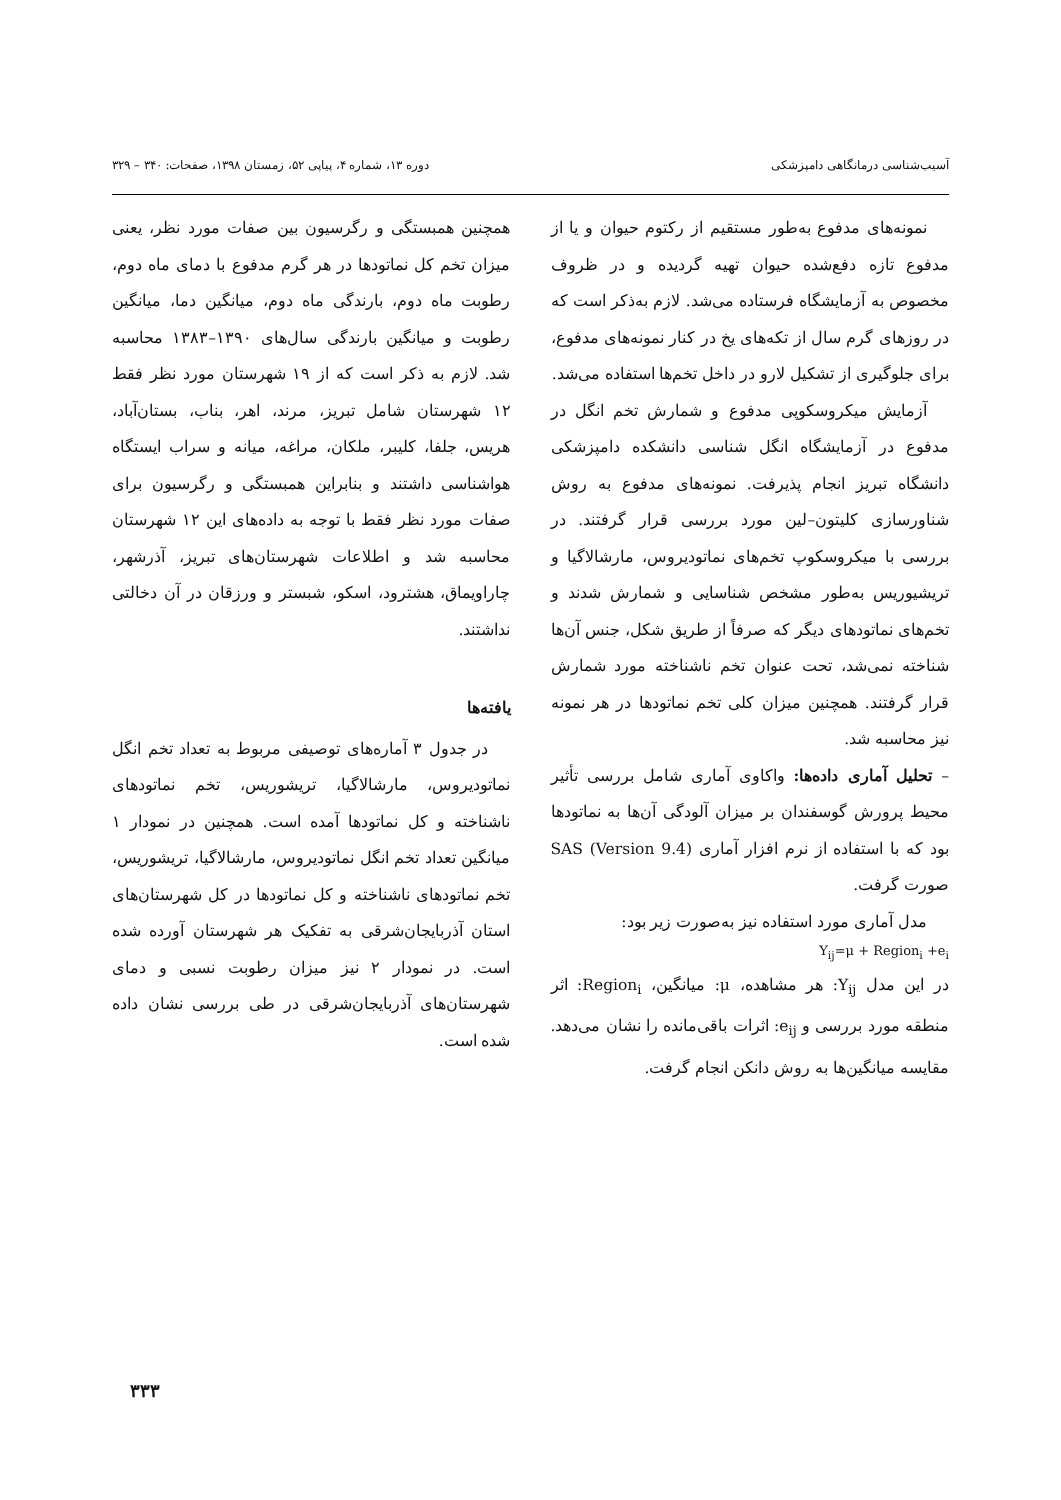آسیب‌شناسی درمانگاهی دامپزشکی دوره ۱۳، شماره ۴، پیاپی ۵۲، زمستان ۱۳۹۸، صفحات: ۳۴۰ – ۳۲۹
نمونه‌های مدفوع به‌طور مستقیم از رکتوم حیوان و یا از مدفوع تازه دفع‌شده حیوان تهیه گردیده و در ظروف مخصوص به آزمایشگاه فرستاده می‌شد. لازم به‌ذکر است که در روزهای گرم سال از تکه‌های یخ در کنار نمونه‌های مدفوع، برای جلوگیری از تشکیل لارو در داخل تخم‌ها استفاده می‌شد.
آزمایش میکروسکوپی مدفوع و شمارش تخم انگل در مدفوع در آزمایشگاه انگل شناسی دانشکده دامپزشکی دانشگاه تبریز انجام پذیرفت. نمونه‌های مدفوع به روش شناورسازی کلیتون–لین مورد بررسی قرار گرفتند. در بررسی با میکروسکوپ تخم‌های نماتودیروس، مارشالاگیا و تریشیوریس به‌طور مشخص شناسایی و شمارش شدند و تخم‌های نماتودهای دیگر که صرفاً از طریق شکل، جنس آن‌ها شناخته نمی‌شد، تحت عنوان تخم ناشناخته مورد شمارش قرار گرفتند. همچنین میزان کلی تخم نماتودها در هر نمونه نیز محاسبه شد.
– تحلیل آماری داده‌ها: واکاوی آماری شامل بررسی تأثیر محیط پرورش گوسفندان بر میزان آلودگی آن‌ها به نماتودها بود که با استفاده از نرم افزار آماری SAS (Version 9.4) صورت گرفت.
مدل آماری مورد استفاده نیز به‌صورت زیر بود:
Y<sub>ij</sub>=μ + Region<sub>i</sub> +e<sub>i</sub>
در این مدل Y<sub>ij</sub>: هر مشاهده، μ: میانگین، Region<sub>i</sub>: اثر منطقه مورد بررسی و e<sub>ij</sub>: اثرات باقی‌مانده را نشان می‌دهد. مقایسه میانگین‌ها به روش دانکن انجام گرفت.
همچنین همبستگی و رگرسیون بین صفات مورد نظر، یعنی میزان تخم کل نماتودها در هر گرم مدفوع با دمای ماه دوم، رطوبت ماه دوم، بارندگی ماه دوم، میانگین دما، میانگین رطوبت و میانگین بارندگی سال‌های ۱۳۹۰–۱۳۸۳ محاسبه شد. لازم به ذکر است که از ۱۹ شهرستان مورد نظر فقط ۱۲ شهرستان شامل تبریز، مرند، اهر، بناب، بستان‌آباد، هریس، جلفا، کلیبر، ملکان، مراغه، میانه و سراب ایستگاه هواشناسی داشتند و بنابراین همبستگی و رگرسیون برای صفات مورد نظر فقط با توجه به داده‌های این ۱۲ شهرستان محاسبه شد و اطلاعات شهرستان‌های تبریز، آذرشهر، چاراویماق، هشترود، اسکو، شبستر و ورزقان در آن دخالتی نداشتند.
یافته‌ها
در جدول ۳ آماره‌های توصیفی مربوط به تعداد تخم انگل نماتودیروس، مارشالاگیا، تریشوریس، تخم نماتودهای ناشناخته و کل نماتودها آمده است. همچنین در نمودار ۱ میانگین تعداد تخم انگل نماتودیروس، مارشالاگیا، تریشوریس، تخم نماتودهای ناشناخته و کل نماتودها در کل شهرستان‌های استان آذربایجان‌شرقی به تفکیک هر شهرستان آورده شده است. در نمودار ۲ نیز میزان رطوبت نسبی و دمای شهرستان‌های آذربایجان‌شرقی در طی بررسی نشان داده شده است.
۳۳۳